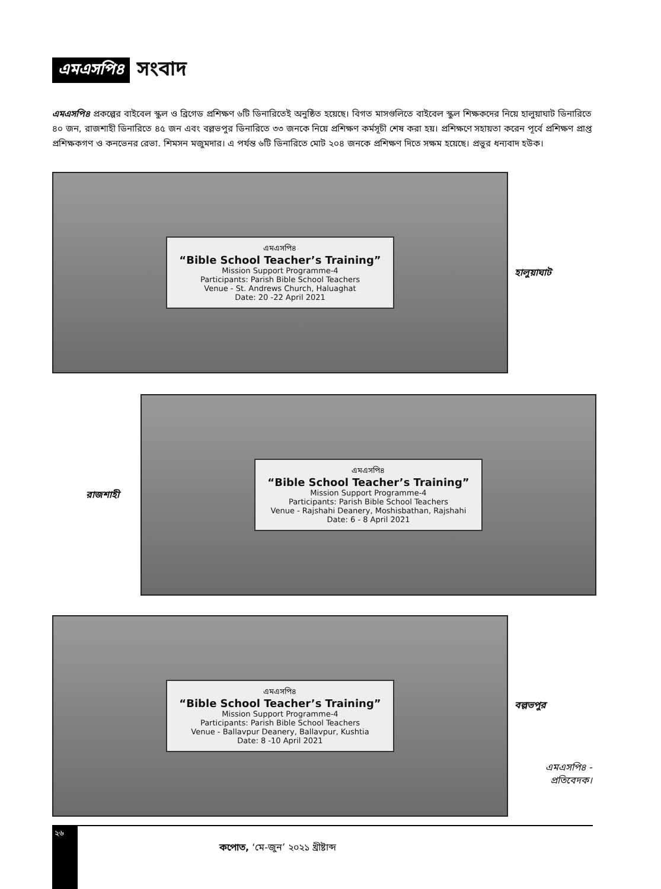এমএসপি৪ সংবাদ
এমএসপি৪ প্রকল্পের বাইবেল স্কুল ও ব্রিগেড প্রশিক্ষণ ৬টি ডিনারিতেই অনুষ্ঠিত হয়েছে। বিগত মাসগুলিতে বাইবেল স্কুল শিক্ষকদের নিয়ে হালুয়াঘাট ডিনারিতে ৪০ জন, রাজশাহী ডিনারিতে ৪৫ জন এবং বল্লভপুর ডিনারিতে ৩৩ জনকে নিয়ে প্রশিক্ষণ কর্মসূচী শেষ করা হয়। প্রশিক্ষণে সহায়তা করেন পূর্বে প্রশিক্ষণ প্রাপ্ত প্রশিক্ষকগণ ও কনভেনর রেভা. শিমসন মজুমদার। এ পর্যন্ত ৬টি ডিনারিতে মোট ২০৪ জনকে প্রশিক্ষণ দিতে সক্ষম হয়েছে। প্রভুর ধন্যবাদ হউক।
এমএসপি৪
“Bible School Teacher’s Training”
Mission Support Programme-4
Participants: Parish Bible School Teachers
Venue - St. Andrews Church, Haluaghat
Date: 20 -22 April 2021
হালুয়াঘাট
রাজশাহী
এমএসপি৪
“Bible School Teacher’s Training”
Mission Support Programme-4
Participants: Parish Bible School Teachers
Venue - Rajshahi Deanery, Moshisbathan, Rajshahi
Date: 6 - 8 April 2021
এমএসপি৪
“Bible School Teacher’s Training”
Mission Support Programme-4
Participants: Parish Bible School Teachers
Venue - Ballavpur Deanery, Ballavpur, Kushtia
Date: 8 -10 April 2021
বল্লভপুর
এমএসপি৪ -
প্রতিবেদক।
২৬
কপোত, ‘মে-জুন’ ২০২১ খ্রীষ্টাব্দ